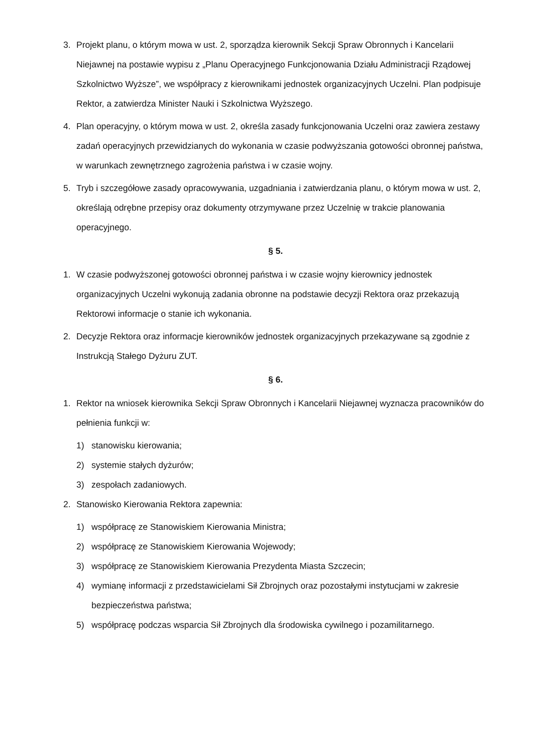3. Projekt planu, o którym mowa w ust. 2, sporządza kierownik Sekcji Spraw Obronnych i Kancelarii Niejawnej na postawie wypisu z „Planu Operacyjnego Funkcjonowania Działu Administracji Rządowej Szkolnictwo Wyższe”, we współpracy z kierownikami jednostek organizacyjnych Uczelni. Plan podpisuje Rektor, a zatwierdza Minister Nauki i Szkolnictwa Wyższego.
4. Plan operacyjny, o którym mowa w ust. 2, określa zasady funkcjonowania Uczelni oraz zawiera zestawy zadań operacyjnych przewidzianych do wykonania w czasie podwyższania gotowości obronnej państwa, w warunkach zewnętrznego zagrożenia państwa i w czasie wojny.
5. Tryb i szczegółowe zasady opracowywania, uzgadniania i zatwierdzania planu, o którym mowa w ust. 2, określają odrębne przepisy oraz dokumenty otrzymywane przez Uczelnię w trakcie planowania operacyjnego.
§ 5.
1. W czasie podwyższonej gotowości obronnej państwa i w czasie wojny kierownicy jednostek organizacyjnych Uczelni wykonują zadania obronne na podstawie decyzji Rektora oraz przekazują Rektorowi informacje o stanie ich wykonania.
2. Decyzje Rektora oraz informacje kierowników jednostek organizacyjnych przekazywane są zgodnie z Instrukcją Stałego Dyżuru ZUT.
§ 6.
1. Rektor na wniosek kierownika Sekcji Spraw Obronnych i Kancelarii Niejawnej wyznacza pracowników do pełnienia funkcji w:
1) stanowisku kierowania;
2) systemie stałych dyżurów;
3) zespołach zadaniowych.
2. Stanowisko Kierowania Rektora zapewnia:
1) współpracę ze Stanowiskiem Kierowania Ministra;
2) współpracę ze Stanowiskiem Kierowania Wojewody;
3) współpracę ze Stanowiskiem Kierowania Prezydenta Miasta Szczecin;
4) wymianę informacji z przedstawicielami Sił Zbrojnych oraz pozostałymi instytucjami w zakresie bezpieczeństwa państwa;
5) współpracę podczas wsparcia Sił Zbrojnych dla środowiska cywilnego i pozamilitarnego.